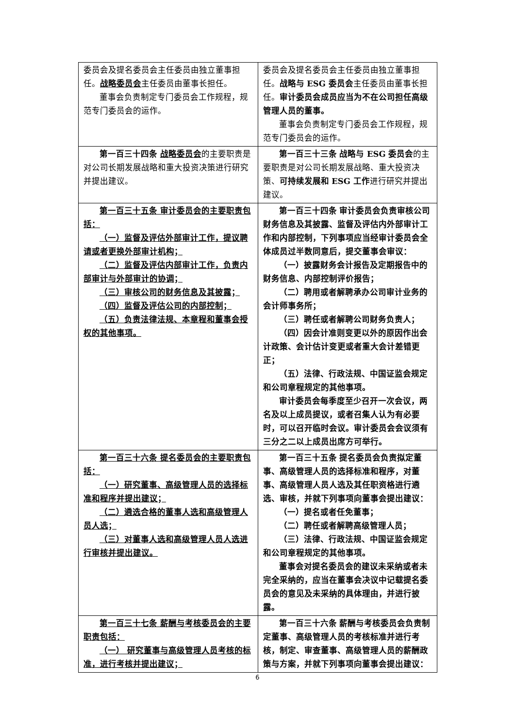| 委员会及提名委员会主任委员由独立董事担任。 战略委员会 主任委员由董事长担任。 董事会负责制定专门委员会工作规程，规范专门委员会的运作。 | 委员会及提名委员会主任委员由独立董事担任。 战略与 ESG 委员会 主任委员由董事长担任。 审计委员会成员应当为不在公司担任高级管理人员的董事。 董事会负责制定专门委员会工作规程，规范专门委员会的运作。 |
| 第一百三十四条 战略委员会 的主要职责是对公司长期发展战略和重大投资决策进行研究并提出建议。 | 第一百三十三条 战略与 ESG 委员会 的主要职责是对公司长期发展战略、重大投资决策、 可持续发展和 ESG 工作 进行研究并提出建议。 |
| 第一百三十五条 审计委员会的主要职责包括： （一）监督及评估外部审计工作，提议聘请或者更换外部审计机构； （二）监督及评估内部审计工作，负责内部审计与外部审计的协调； （三）审核公司的财务信息及其披露； （四）监督及评估公司的内部控制； （五）负责法律法规、本章程和董事会授权的其他事项。 | 第一百三十四条 审计委员会负责审核公司财务信息及其披露、监督及评估内外部审计工作和内部控制，下列事项应当经审计委员会全体成员过半数同意后，提交董事会审议： （一）披露财务会计报告及定期报告中的财务信息、内部控制评价报告； （二）聘用或者解聘承办公司审计业务的会计师事务所； （三）聘任或者解聘公司财务负责人； （四）因会计准则变更以外的原因作出会计政策、会计估计变更或者重大会计差错更正； （五）法律、行政法规、中国证监会规定和公司章程规定的其他事项。 审计委员会每季度至少召开一次会议，两名及以上成员提议，或者召集人认为有必要时，可以召开临时会议。审计委员会会议须有三分之二以上成员出席方可举行。 |
| 第一百三十六条 提名委员会的主要职责包括： （一）研究董事、高级管理人员的选择标准和程序并提出建议； （二）遴选合格的董事人选和高级管理人员人选； （三）对董事人选和高级管理人员人选进行审核并提出建议。 | 第一百三十五条 提名委员会负责拟定董事、高级管理人员的选择标准和程序，对董事、高级管理人员人选及其任职资格进行遴选、审核，并就下列事项向董事会提出建议： （一）提名或者任免董事； （二）聘任或者解聘高级管理人员； （三）法律、行政法规、中国证监会规定和公司章程规定的其他事项。 董事会对提名委员会的建议未采纳或者未完全采纳的，应当在董事会决议中记载提名委员会的意见及未采纳的具体理由，并进行披露。 |
| 第一百三十七条 薪酬与考核委员会的主要职责包括： （一） 研究董事与高级管理人员考核的标准，进行考核并提出建议； | 第一百三十六条 薪酬与考核委员会负责制定董事、高级管理人员的考核标准并进行考核，制定、审查董事、高级管理人员的薪酬政策与方案，并就下列事项向董事会提出建议： |
6